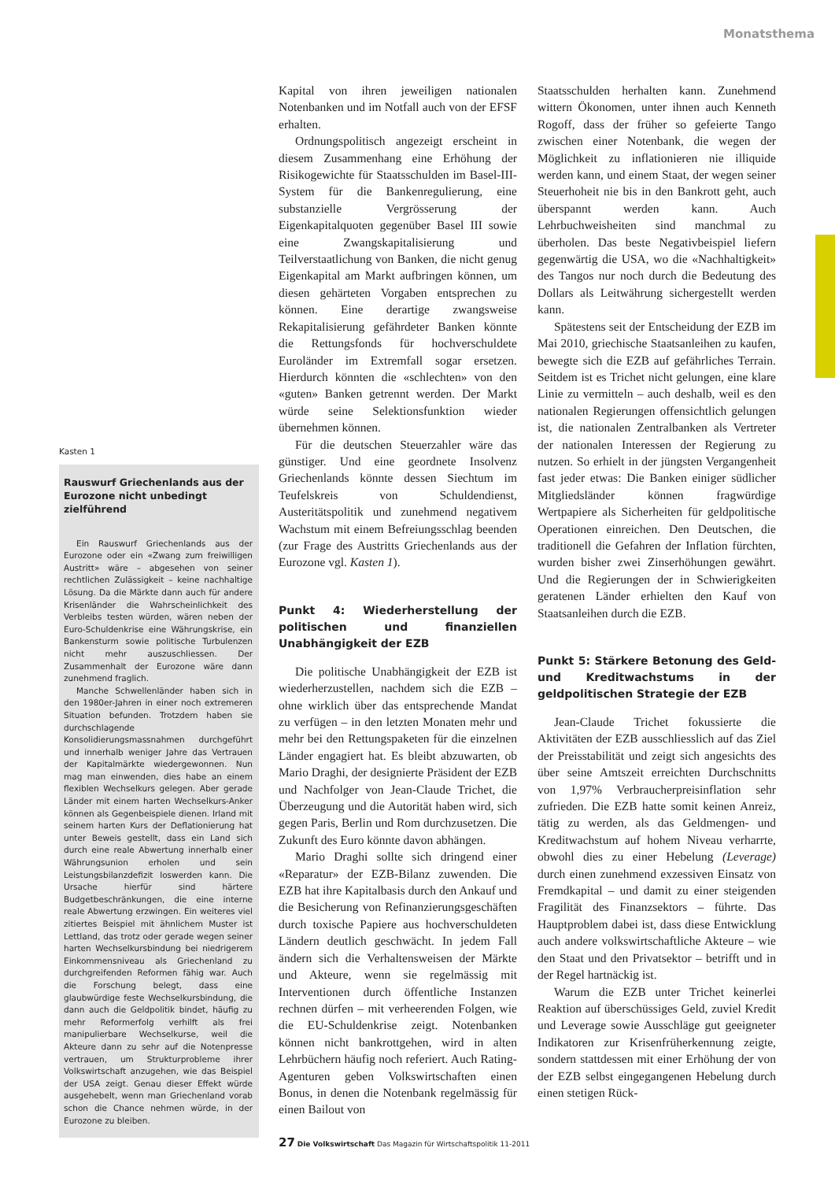Monatsthema
Kasten 1
Rauswurf Griechenlands aus der Eurozone nicht unbedingt zielführend
Ein Rauswurf Griechenlands aus der Eurozone oder ein «Zwang zum freiwilligen Austritt» wäre – abgesehen von seiner rechtlichen Zulässigkeit – keine nachhaltige Lösung. Da die Märkte dann auch für andere Krisenländer die Wahrscheinlichkeit des Verbleibs testen würden, wären neben der Euro-Schuldenkrise eine Währungskrise, ein Bankensturm sowie politische Turbulenzen nicht mehr auszuschliessen. Der Zusammenhalt der Eurozone wäre dann zunehmend fraglich.
Manche Schwellenländer haben sich in den 1980er-Jahren in einer noch extremeren Situation befunden. Trotzdem haben sie durchschlagende Konsolidierungsmassnahmen durchgeführt und innerhalb weniger Jahre das Vertrauen der Kapitalmärkte wiedergewonnen. Nun mag man einwenden, dies habe an einem flexiblen Wechselkurs gelegen. Aber gerade Länder mit einem harten Wechselkurs-Anker können als Gegenbeispiele dienen. Irland mit seinem harten Kurs der Deflationierung hat unter Beweis gestellt, dass ein Land sich durch eine reale Abwertung innerhalb einer Währungsunion erholen und sein Leistungsbilanzdefizit loswerden kann. Die Ursache hierfür sind härtere Budgetbeschränkungen, die eine interne reale Abwertung erzwingen. Ein weiteres viel zitiertes Beispiel mit ähnlichem Muster ist Lettland, das trotz oder gerade wegen seiner harten Wechselkursbindung bei niedrigerem Einkommensniveau als Griechenland zu durchgreifenden Reformen fähig war. Auch die Forschung belegt, dass eine glaubwürdige feste Wechselkursbindung, die dann auch die Geldpolitik bindet, häufig zu mehr Reformerfolg verhilft als frei manipulierbare Wechselkurse, weil die Akteure dann zu sehr auf die Notenpresse vertrauen, um Strukturprobleme ihrer Volkswirtschaft anzugehen, wie das Beispiel der USA zeigt. Genau dieser Effekt würde ausgehebelt, wenn man Griechenland vorab schon die Chance nehmen würde, in der Eurozone zu bleiben.
Kapital von ihren jeweiligen nationalen Notenbanken und im Notfall auch von der EFSF erhalten.
Ordnungspolitisch angezeigt erscheint in diesem Zusammenhang eine Erhöhung der Risikogewichte für Staatsschulden im Basel-III-System für die Bankenregulierung, eine substanzielle Vergrösserung der Eigenkapitalquoten gegenüber Basel III sowie eine Zwangskapitalisierung und Teilverstaatlichung von Banken, die nicht genug Eigenkapital am Markt aufbringen können, um diesen gehärteten Vorgaben entsprechen zu können. Eine derartige zwangsweise Rekapitalisierung gefährdeter Banken könnte die Rettungsfonds für hochverschuldete Euroländer im Extremfall sogar ersetzen. Hierdurch könnten die «schlechten» von den «guten» Banken getrennt werden. Der Markt würde seine Selektionsfunktion wieder übernehmen können.
Für die deutschen Steuerzahler wäre das günstiger. Und eine geordnete Insolvenz Griechenlands könnte dessen Siechtum im Teufelskreis von Schuldendienst, Austeritätspolitik und zunehmend negativem Wachstum mit einem Befreiungsschlag beenden (zur Frage des Austritts Griechenlands aus der Eurozone vgl. Kasten 1).
Punkt 4: Wiederherstellung der politischen und finanziellen Unabhängigkeit der EZB
Die politische Unabhängigkeit der EZB ist wiederherzustellen, nachdem sich die EZB – ohne wirklich über das entsprechende Mandat zu verfügen – in den letzten Monaten mehr und mehr bei den Rettungspaketen für die einzelnen Länder engagiert hat. Es bleibt abzuwarten, ob Mario Draghi, der designierte Präsident der EZB und Nachfolger von Jean-Claude Trichet, die Überzeugung und die Autorität haben wird, sich gegen Paris, Berlin und Rom durchzusetzen. Die Zukunft des Euro könnte davon abhängen.
Mario Draghi sollte sich dringend einer «Reparatur» der EZB-Bilanz zuwenden. Die EZB hat ihre Kapitalbasis durch den Ankauf und die Besicherung von Refinanzierungsgeschäften durch toxische Papiere aus hochverschuldeten Ländern deutlich geschwächt. In jedem Fall ändern sich die Verhaltensweisen der Märkte und Akteure, wenn sie regelmässig mit Interventionen durch öffentliche Instanzen rechnen dürfen – mit verheerenden Folgen, wie die EU-Schuldenkrise zeigt. Notenbanken können nicht bankrottgehen, wird in alten Lehrbüchern häufig noch referiert. Auch Rating-Agenturen geben Volkswirtschaften einen Bonus, in denen die Notenbank regelmässig für einen Bailout von
Staatsschulden herhalten kann. Zunehmend wittern Ökonomen, unter ihnen auch Kenneth Rogoff, dass der früher so gefeierte Tango zwischen einer Notenbank, die wegen der Möglichkeit zu inflationieren nie illiquide werden kann, und einem Staat, der wegen seiner Steuerhoheit nie bis in den Bankrott geht, auch überspannt werden kann. Auch Lehrbuchweisheiten sind manchmal zu überholen. Das beste Negativbeispiel liefern gegenwärtig die USA, wo die «Nachhaltigkeit» des Tangos nur noch durch die Bedeutung des Dollars als Leitwährung sichergestellt werden kann.
Spätestens seit der Entscheidung der EZB im Mai 2010, griechische Staatsanleihen zu kaufen, bewegte sich die EZB auf gefährliches Terrain. Seitdem ist es Trichet nicht gelungen, eine klare Linie zu vermitteln – auch deshalb, weil es den nationalen Regierungen offensichtlich gelungen ist, die nationalen Zentralbanken als Vertreter der nationalen Interessen der Regierung zu nutzen. So erhielt in der jüngsten Vergangenheit fast jeder etwas: Die Banken einiger südlicher Mitgliedsländer können fragwürdige Wertpapiere als Sicherheiten für geldpolitische Operationen einreichen. Den Deutschen, die traditionell die Gefahren der Inflation fürchten, wurden bisher zwei Zinserhöhungen gewährt. Und die Regierungen der in Schwierigkeiten geratenen Länder erhielten den Kauf von Staatsanleihen durch die EZB.
Punkt 5: Stärkere Betonung des Geld- und Kreditwachstums in der geldpolitischen Strategie der EZB
Jean-Claude Trichet fokussierte die Aktivitäten der EZB ausschliesslich auf das Ziel der Preisstabilität und zeigt sich angesichts des über seine Amtszeit erreichten Durchschnitts von 1,97% Verbraucherpreisinflation sehr zufrieden. Die EZB hatte somit keinen Anreiz, tätig zu werden, als das Geldmengen- und Kreditwachstum auf hohem Niveau verharrte, obwohl dies zu einer Hebelung (Leverage) durch einen zunehmend exzessiven Einsatz von Fremdkapital – und damit zu einer steigenden Fragilität des Finanzsektors – führte. Das Hauptproblem dabei ist, dass diese Entwicklung auch andere volkswirtschaftliche Akteure – wie den Staat und den Privatsektor – betrifft und in der Regel hartnäckig ist.
Warum die EZB unter Trichet keinerlei Reaktion auf überschüssiges Geld, zuviel Kredit und Leverage sowie Ausschläge gut geeigneter Indikatoren zur Krisenfrüherkennung zeigte, sondern stattdessen mit einer Erhöhung der von der EZB selbst eingegangenen Hebelung durch einen stetigen Rück-
27 Die Volkswirtschaft Das Magazin für Wirtschaftspolitik 11-2011